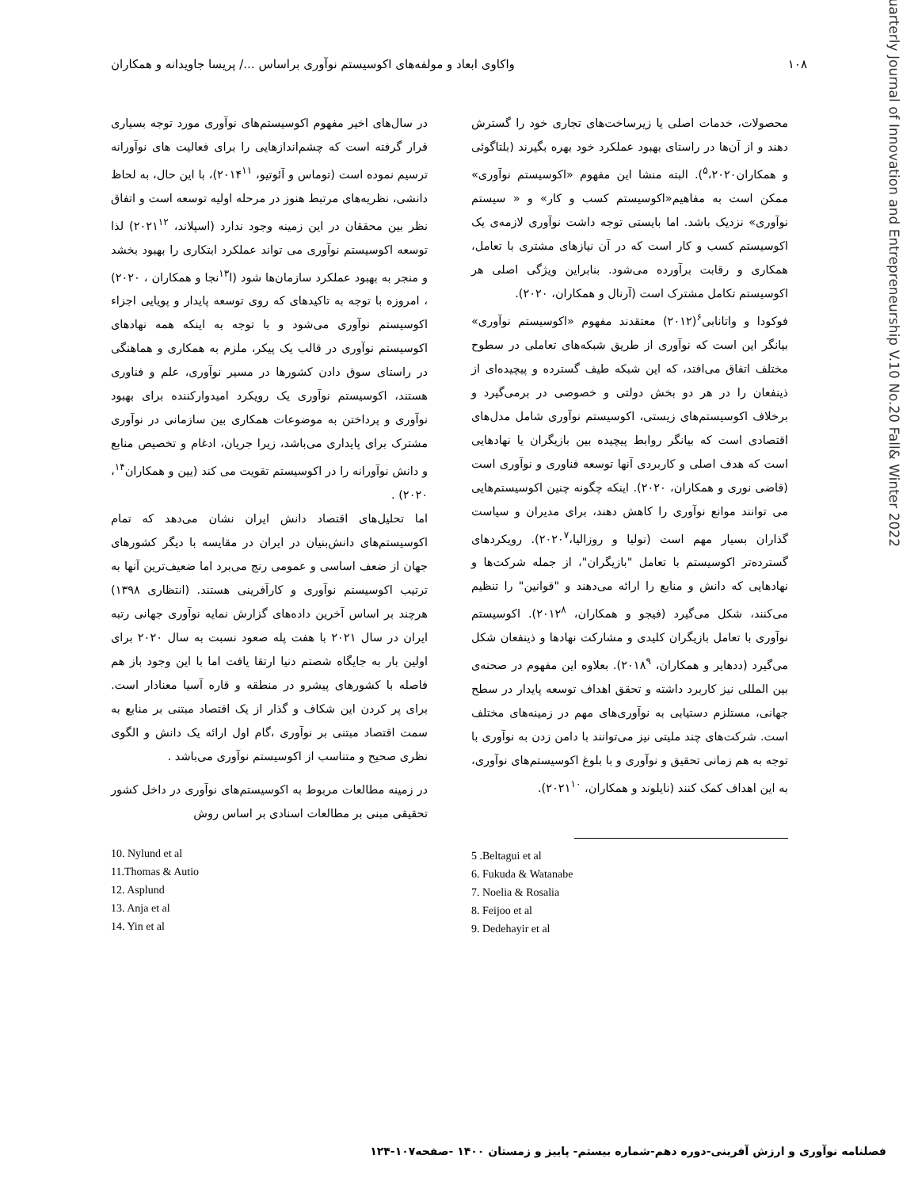۱۰۸ واکاوی ابعاد و مولفه‌های اکوسیستم نوآوری براساس .../ پریسا جاویدانه و همکاران
محصولات، خدمات اصلی یا زیرساخت‌های تجاری خود را گسترش دهند و از آن‌ها در راستای بهبود عملکرد خود بهره بگیرند (بلتاگوئی و همکاران<sup>۵</sup>،۲۰۲۰). البته منشا این مفهوم «اکوسیستم نوآوری» ممکن است به مفاهیم«اکوسیستم کسب و کار» و « سیستم نوآوری» نزدیک باشد. اما بایستی توجه داشت نوآوری لازمه‌ی یک اکوسیستم کسب و کار است که در آن نیازهای مشتری با تعامل، همکاری و رقابت برآورده می‌شود. بنابراین ویژگی اصلی هر اکوسیستم تکامل مشترک است (آرنال و همکاران، ۲۰۲۰).
فوکودا و واتانابی<sup>۶</sup>(۲۰۱۲) معتقدند مفهوم «اکوسیستم نوآوری» بیانگر این است که نوآوری از طریق شبکه‌های تعاملی در سطوح مختلف اتفاق می‌افتد، که این شبکه طیف گسترده و پیچیده‌ای از ذینفعان را در هر دو بخش دولتی و خصوصی در برمی‌گیرد و برخلاف اکوسیستم‌های زیستی، اکوسیستم نوآوری شامل مدل‌های اقتصادی است که بیانگر روابط پیچیده بین بازیگران یا نهادهایی است که هدف اصلی و کاربردی آنها توسعه فناوری و نوآوری است (قاضی نوری و همکاران، ۲۰۲۰). اینکه چگونه چنین اکوسیستم‌هایی می توانند موانع نوآوری را کاهش دهند، برای مدیران و سیاست گذاران بسیار مهم است (نولیا و روزالیا،۲۰۲۰<sup>۷</sup>). رویکردهای گسترده‌تر اکوسیستم با تعامل "بازیگران"، از جمله شرکت‌ها و نهادهایی که دانش و منابع را ارائه می‌دهند و "قوانین" را تنظیم می‌کنند، شکل می‌گیرد (فیجو و همکاران، ۲۰۱۲<sup>۸</sup>). اکوسیستم نوآوری با تعامل بازیگران کلیدی و مشارکت نهادها و ذینفعان شکل می‌گیرد (ددهایر و همکاران، ۲۰۱۸<sup>۹</sup>). بعلاوه این مفهوم در صحنه‌ی بین المللی نیز کاربرد داشته و تحقق اهداف توسعه پایدار در سطح جهانی، مستلزم دستیابی به نوآوری‌های مهم در زمینه‌های مختلف است. شرکت‌های چند ملیتی نیز می‌توانند با دامن زدن به نوآوری با توجه به هم زمانی تحقیق و نوآوری و با بلوغ اکوسیستم‌های نوآوری، به این اهداف کمک کنند (نایلوند و همکاران، ۲۰۲۱<sup>۱۰</sup>).
5 .Beltagui et al
6. Fukuda & Watanabe
7. Noelia & Rosalia
8. Feijoo et al
9. Dedehayir et al
در سال‌های اخیر مفهوم اکوسیستم‌های نوآوری مورد توجه بسیاری قرار گرفته است که چشم‌اندازهایی را برای فعالیت های نوآورانه ترسیم نموده است (توماس و آئوتیو، ۲۰۱۴<sup>۱۱</sup>)، با این حال، به لحاظ دانشی، نظریه‌های مرتبط هنوز در مرحله اولیه توسعه است و اتفاق نظر بین محققان در این زمینه وجود ندارد (اسپلاند، ۲۰۲۱<sup>۱۲</sup>) لذا توسعه اکوسیستم نوآوری می تواند عملکرد ابتکاری را بهبود بخشد و منجر به بهبود عملکرد سازمان‌ها شود (ا<sup>۱۳</sup>نجا و همکاران ، ۲۰۲۰) ، امروزه با توجه به تاکیدهای که روی توسعه پایدار و پویایی اجزاء اکوسیستم نوآوری می‌شود و با توجه به اینکه همه نهادهای اکوسیستم نوآوری در قالب یک پیکر، ملزم به همکاری و هماهنگی در راستای سوق دادن کشورها در مسیر نوآوری، علم و فناوری هستند، اکوسیستم نوآوری یک رویکرد امیدوارکننده برای بهبود نوآوری و پرداختن به موضوعات همکاری بین سازمانی در نوآوری مشترک برای پایداری می‌باشد، زیرا جریان، ادغام و تخصیص منابع و دانش نوآورانه را در اکوسیستم تقویت می کند (یین و همکاران<sup>۱۴</sup>، ۲۰۲۰) .
اما تحلیل‌های اقتصاد دانش ایران نشان می‌دهد که تمام اکوسیستم‌های دانش‌بنیان در ایران در مقایسه با دیگر کشورهای جهان از ضعف اساسی و عمومی رنج می‌برد اما ضعیف‌ترین آنها به ترتیب اکوسیستم نوآوری و کارآفرینی هستند. (انتظاری ۱۳۹۸) هرچند بر اساس آخرین داده‌های گزارش نمایه نوآوری جهانی رتبه ایران در سال ۲۰۲۱ با هفت پله صعود نسبت به سال ۲۰۲۰ برای اولین بار به جایگاه شصتم دنیا ارتقا یافت اما با این وجود باز هم فاصله با کشورهای پیشرو در منطقه و قاره آسیا معنادار است. برای پر کردن این شکاف و گذار از یک اقتصاد مبتنی بر منابع به سمت اقتصاد مبتنی بر نوآوری ،گام اول ارائه یک دانش و الگوی نظری صحیح و متناسب از اکوسیستم نوآوری می‌باشد .
در زمینه مطالعات مربوط به اکوسیستم‌های نوآوری در داخل کشور تحقیقی مبنی بر مطالعات اسنادی بر اساس روش
10. Nylund et al
11.Thomas & Autio
12. Asplund
13. Anja et al
14. Yin et al
Quarterly Journal of Innovation and Entrepreneurship V.10 No.20 Fall& Winter 2022
فصلنامه نوآوری و ارزش آفرینی-دوره دهم-شماره بیستم- پاییز و زمستان ۱۴۰۰ -صفحه۱۰۷-۱۲۴